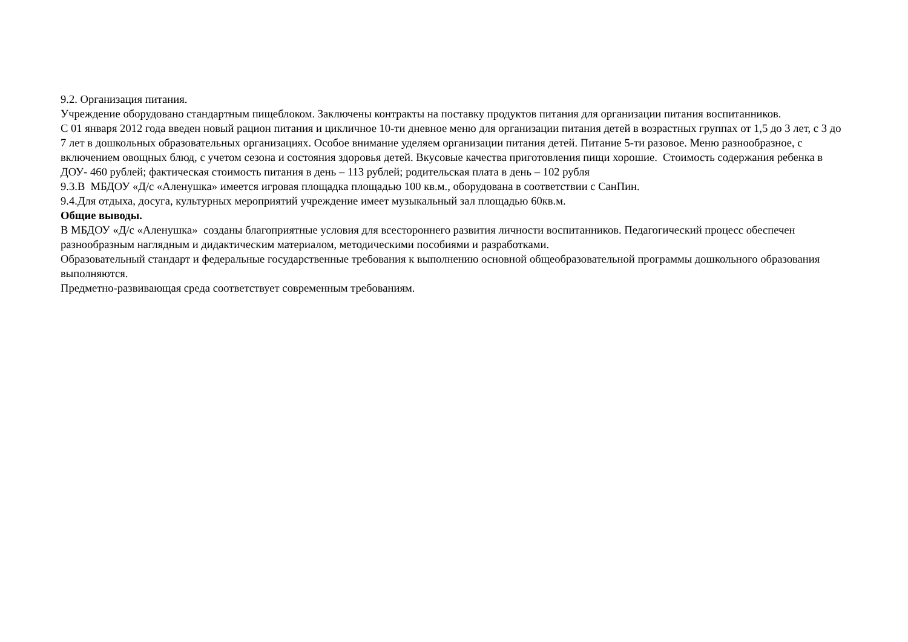9.2. Организация питания.
Учреждение оборудовано стандартным пищеблоком. Заключены контракты на поставку продуктов питания для организации питания воспитанников.
С 01 января 2012 года введен новый рацион питания и цикличное 10-ти дневное меню для организации питания детей в возрастных группах от 1,5 до 3 лет, с 3 до 7 лет в дошкольных образовательных организациях. Особое внимание уделяем организации питания детей. Питание 5-ти разовое. Меню разнообразное, с включением овощных блюд, с учетом сезона и состояния здоровья детей. Вкусовые качества приготовления пищи хорошие. Стоимость содержания ребенка в ДОУ- 460 рублей; фактическая стоимость питания в день – 113 рублей; родительская плата в день – 102 рубля
9.3.В МБДОУ «Д/с «Аленушка» имеется игровая площадка площадью 100 кв.м., оборудована в соответствии с СанПин.
9.4.Для отдыха, досуга, культурных мероприятий учреждение имеет музыкальный зал площадью 60кв.м.
Общие выводы.
В МБДОУ «Д/с «Аленушка» созданы благоприятные условия для всестороннего развития личности воспитанников. Педагогический процесс обеспечен разнообразным наглядным и дидактическим материалом, методическими пособиями и разработками.
Образовательный стандарт и федеральные государственные требования к выполнению основной общеобразовательной программы дошкольного образования выполняются.
Предметно-развивающая среда соответствует современным требованиям.